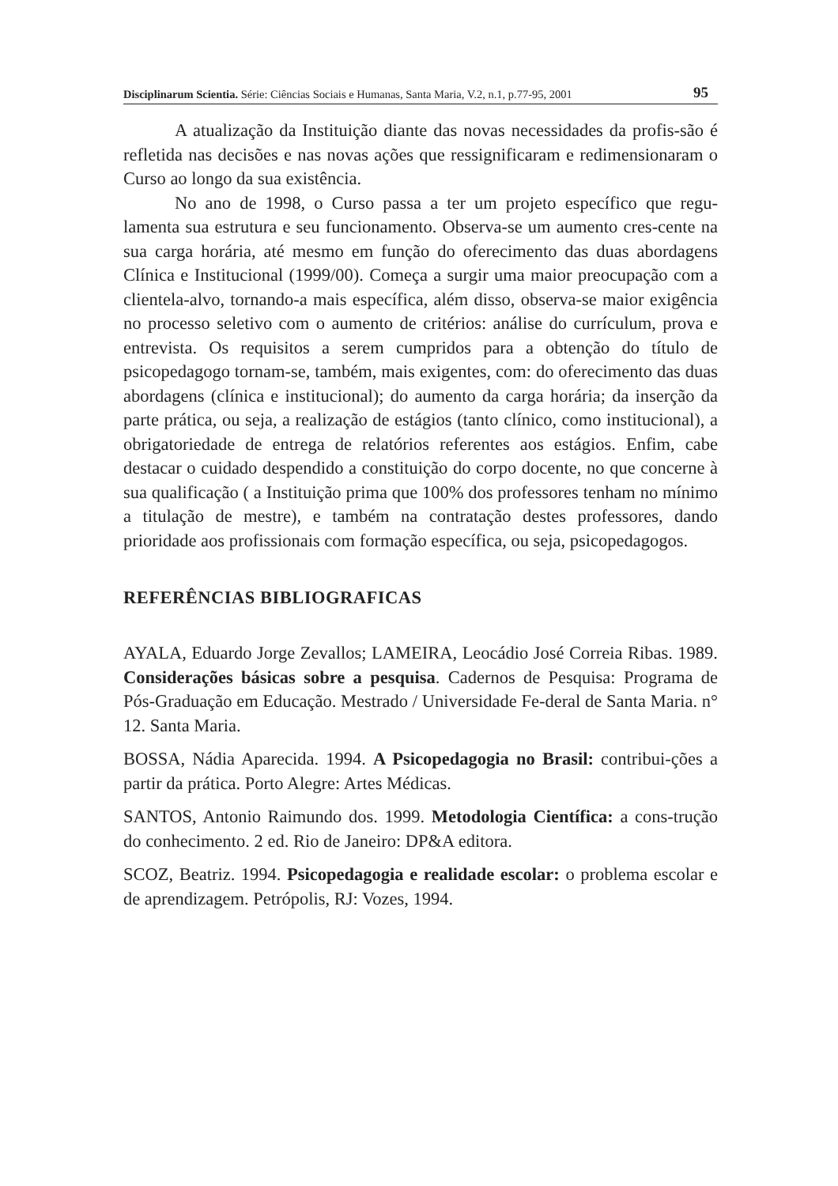Disciplinarum Scientia. Série: Ciências Sociais e Humanas, Santa Maria, V.2, n.1, p.77-95, 2001 95
A atualização da Instituição diante das novas necessidades da profis-são é refletida nas decisões e nas novas ações que ressignificaram e redimensionaram o Curso ao longo da sua existência.
No ano de 1998, o Curso passa a ter um projeto específico que regu-lamenta sua estrutura e seu funcionamento. Observa-se um aumento cres-cente na sua carga horária, até mesmo em função do oferecimento das duas abordagens Clínica e Institucional (1999/00). Começa a surgir uma maior preocupação com a clientela-alvo, tornando-a mais específica, além disso, observa-se maior exigência no processo seletivo com o aumento de critérios: análise do currículum, prova e entrevista. Os requisitos a serem cumpridos para a obtenção do título de psicopedagogo tornam-se, também, mais exigentes, com: do oferecimento das duas abordagens (clínica e institucional); do aumento da carga horária; da inserção da parte prática, ou seja, a realização de estágios (tanto clínico, como institucional), a obrigatoriedade de entrega de relatórios referentes aos estágios. Enfim, cabe destacar o cuidado despendido a constituição do corpo docente, no que concerne à sua qualificação ( a Instituição prima que 100% dos professores tenham no mínimo a titulação de mestre), e também na contratação destes professores, dando prioridade aos profissionais com formação específica, ou seja, psicopedagogos.
REFERÊNCIAS BIBLIOGRAFICAS
AYALA, Eduardo Jorge Zevallos; LAMEIRA, Leocádio José Correia Ribas. 1989. Considerações básicas sobre a pesquisa. Cadernos de Pesquisa: Programa de Pós-Graduação em Educação. Mestrado / Universidade Fe-deral de Santa Maria. n° 12. Santa Maria.
BOSSA, Nádia Aparecida. 1994. A Psicopedagogia no Brasil: contribui-ções a partir da prática. Porto Alegre: Artes Médicas.
SANTOS, Antonio Raimundo dos. 1999. Metodologia Científica: a cons-trução do conhecimento. 2 ed. Rio de Janeiro: DP&A editora.
SCOZ, Beatriz. 1994. Psicopedagogia e realidade escolar: o problema escolar e de aprendizagem. Petrópolis, RJ: Vozes, 1994.